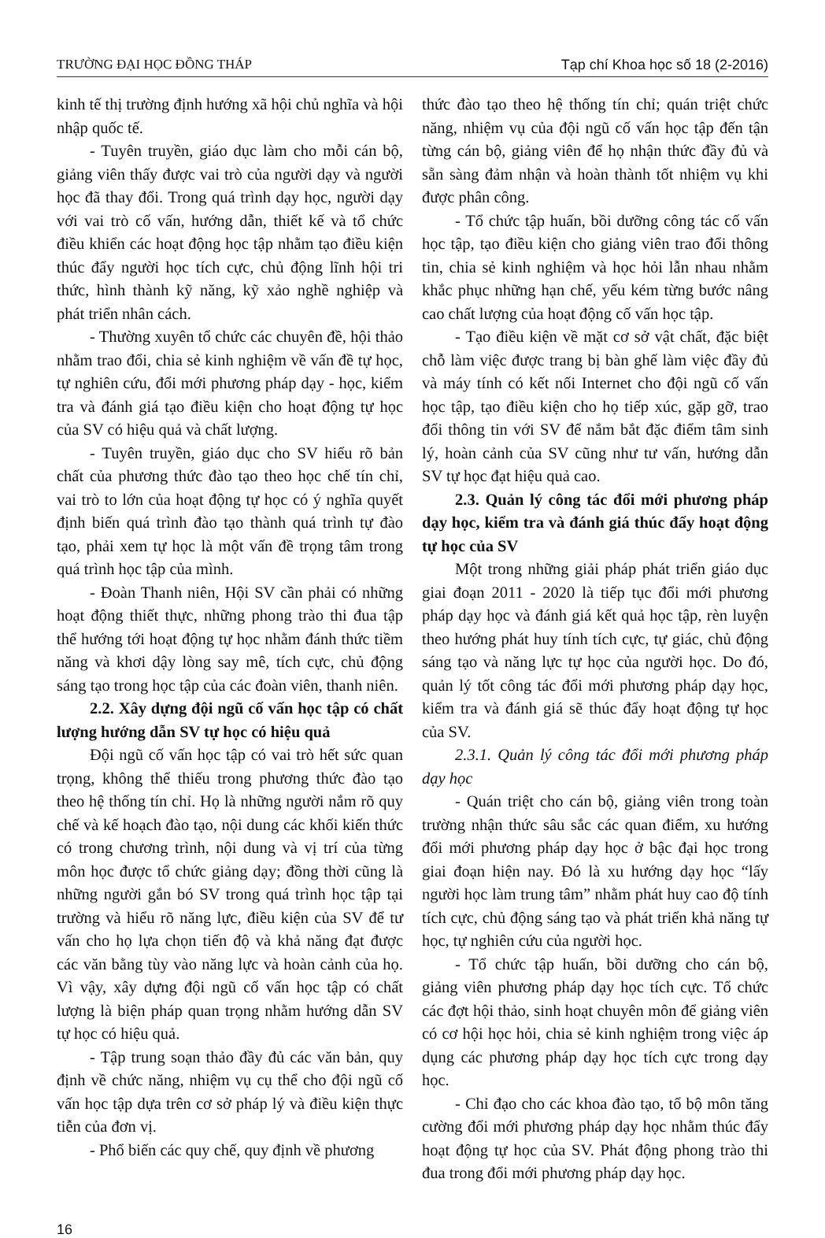TRƯỜNG ĐẠI HỌC ĐỒNG THÁP Tạp chí Khoa học số 18 (2-2016)
kinh tế thị trường định hướng xã hội chủ nghĩa và hội nhập quốc tế.
- Tuyên truyền, giáo dục làm cho mỗi cán bộ, giảng viên thấy được vai trò của người dạy và người học đã thay đổi. Trong quá trình dạy học, người dạy với vai trò cố vấn, hướng dẫn, thiết kế và tổ chức điều khiển các hoạt động học tập nhằm tạo điều kiện thúc đẩy người học tích cực, chủ động lĩnh hội tri thức, hình thành kỹ năng, kỹ xảo nghề nghiệp và phát triển nhân cách.
- Thường xuyên tổ chức các chuyên đề, hội thảo nhằm trao đổi, chia sẻ kinh nghiệm về vấn đề tự học, tự nghiên cứu, đổi mới phương pháp dạy - học, kiểm tra và đánh giá tạo điều kiện cho hoạt động tự học của SV có hiệu quả và chất lượng.
- Tuyên truyền, giáo dục cho SV hiểu rõ bản chất của phương thức đào tạo theo học chế tín chỉ, vai trò to lớn của hoạt động tự học có ý nghĩa quyết định biến quá trình đào tạo thành quá trình tự đào tạo, phải xem tự học là một vấn đề trọng tâm trong quá trình học tập của mình.
- Đoàn Thanh niên, Hội SV cần phải có những hoạt động thiết thực, những phong trào thi đua tập thể hướng tới hoạt động tự học nhằm đánh thức tiềm năng và khơi dậy lòng say mê, tích cực, chủ động sáng tạo trong học tập của các đoàn viên, thanh niên.
2.2. Xây dựng đội ngũ cố vấn học tập có chất lượng hướng dẫn SV tự học có hiệu quả
Đội ngũ cố vấn học tập có vai trò hết sức quan trọng, không thể thiếu trong phương thức đào tạo theo hệ thống tín chỉ. Họ là những người nắm rõ quy chế và kế hoạch đào tạo, nội dung các khối kiến thức có trong chương trình, nội dung và vị trí của từng môn học được tổ chức giảng dạy; đồng thời cũng là những người gắn bó SV trong quá trình học tập tại trường và hiểu rõ năng lực, điều kiện của SV để tư vấn cho họ lựa chọn tiến độ và khả năng đạt được các văn bằng tùy vào năng lực và hoàn cảnh của họ. Vì vậy, xây dựng đội ngũ cố vấn học tập có chất lượng là biện pháp quan trọng nhằm hướng dẫn SV tự học có hiệu quả.
- Tập trung soạn thảo đầy đủ các văn bản, quy định về chức năng, nhiệm vụ cụ thể cho đội ngũ cố vấn học tập dựa trên cơ sở pháp lý và điều kiện thực tiễn của đơn vị.
- Phổ biến các quy chế, quy định về phương
thức đào tạo theo hệ thống tín chỉ; quán triệt chức năng, nhiệm vụ của đội ngũ cố vấn học tập đến tận từng cán bộ, giảng viên để họ nhận thức đầy đủ và sẵn sàng đảm nhận và hoàn thành tốt nhiệm vụ khi được phân công.
- Tổ chức tập huấn, bồi dưỡng công tác cố vấn học tập, tạo điều kiện cho giảng viên trao đổi thông tin, chia sẻ kinh nghiệm và học hỏi lẫn nhau nhằm khắc phục những hạn chế, yếu kém từng bước nâng cao chất lượng của hoạt động cố vấn học tập.
- Tạo điều kiện về mặt cơ sở vật chất, đặc biệt chỗ làm việc được trang bị bàn ghế làm việc đầy đủ và máy tính có kết nối Internet cho đội ngũ cố vấn học tập, tạo điều kiện cho họ tiếp xúc, gặp gỡ, trao đổi thông tin với SV để nắm bắt đặc điểm tâm sinh lý, hoàn cảnh của SV cũng như tư vấn, hướng dẫn SV tự học đạt hiệu quả cao.
2.3. Quản lý công tác đổi mới phương pháp dạy học, kiểm tra và đánh giá thúc đẩy hoạt động tự học của SV
Một trong những giải pháp phát triển giáo dục giai đoạn 2011 - 2020 là tiếp tục đổi mới phương pháp dạy học và đánh giá kết quả học tập, rèn luyện theo hướng phát huy tính tích cực, tự giác, chủ động sáng tạo và năng lực tự học của người học. Do đó, quản lý tốt công tác đổi mới phương pháp dạy học, kiểm tra và đánh giá sẽ thúc đẩy hoạt động tự học của SV.
2.3.1. Quản lý công tác đổi mới phương pháp dạy học
- Quán triệt cho cán bộ, giảng viên trong toàn trường nhận thức sâu sắc các quan điểm, xu hướng đổi mới phương pháp dạy học ở bậc đại học trong giai đoạn hiện nay. Đó là xu hướng dạy học “lấy người học làm trung tâm” nhằm phát huy cao độ tính tích cực, chủ động sáng tạo và phát triển khả năng tự học, tự nghiên cứu của người học.
- Tổ chức tập huấn, bồi dưỡng cho cán bộ, giảng viên phương pháp dạy học tích cực. Tổ chức các đợt hội thảo, sinh hoạt chuyên môn để giảng viên có cơ hội học hỏi, chia sẻ kinh nghiệm trong việc áp dụng các phương pháp dạy học tích cực trong dạy học.
- Chỉ đạo cho các khoa đào tạo, tổ bộ môn tăng cường đổi mới phương pháp dạy học nhằm thúc đẩy hoạt động tự học của SV. Phát động phong trào thi đua trong đổi mới phương pháp dạy học.
16